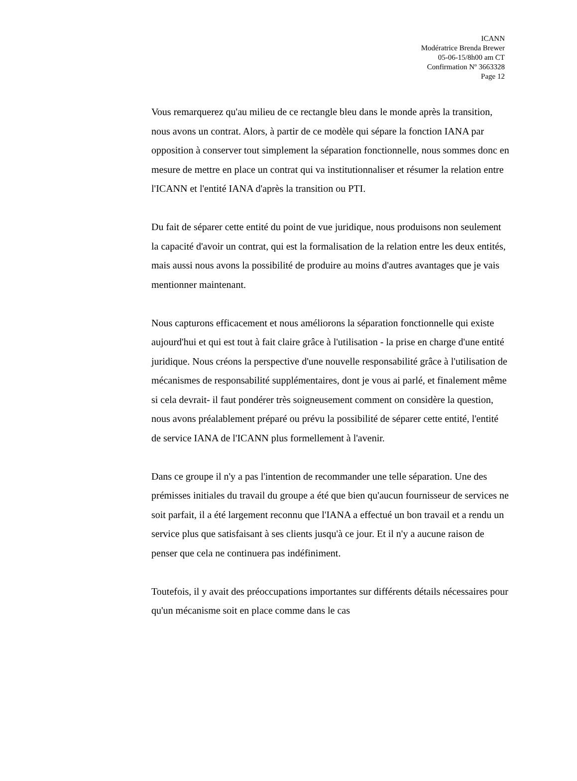ICANN
Modératrice Brenda Brewer
05-06-15/8h00 am CT
Confirmation Nº 3663328
Page 12
Vous remarquerez qu'au milieu de ce rectangle bleu dans le monde après la transition, nous avons un contrat. Alors, à partir de ce modèle qui sépare la fonction IANA par opposition à conserver tout simplement la séparation fonctionnelle, nous sommes donc en mesure de mettre en place un contrat qui va institutionnaliser et résumer la relation entre l'ICANN et l'entité IANA d'après la transition ou PTI.
Du fait de séparer cette entité du point de vue juridique, nous produisons non seulement la capacité d'avoir un contrat, qui est la formalisation de la relation entre les deux entités, mais aussi nous avons la possibilité de produire au moins d'autres avantages que je vais mentionner maintenant.
Nous capturons efficacement et nous améliorons la séparation fonctionnelle qui existe aujourd'hui et qui est tout à fait claire grâce à l'utilisation - la prise en charge d'une entité juridique. Nous créons la perspective d'une nouvelle responsabilité grâce à l'utilisation de mécanismes de responsabilité supplémentaires, dont je vous ai parlé, et finalement même si cela devrait- il faut pondérer très soigneusement comment on considère la question, nous avons préalablement préparé ou prévu la possibilité de séparer cette entité, l'entité de service IANA de l'ICANN plus formellement à l'avenir.
Dans ce groupe il n'y a pas l'intention de recommander une telle séparation. Une des prémisses initiales du travail du groupe a été que bien qu'aucun fournisseur de services ne soit parfait, il a été largement reconnu que l'IANA a effectué un bon travail et a rendu un service plus que satisfaisant à ses clients jusqu'à ce jour. Et il n'y a aucune raison de penser que cela ne continuera pas indéfiniment.
Toutefois, il y avait des préoccupations importantes sur différents détails nécessaires pour qu'un mécanisme soit en place comme dans le cas